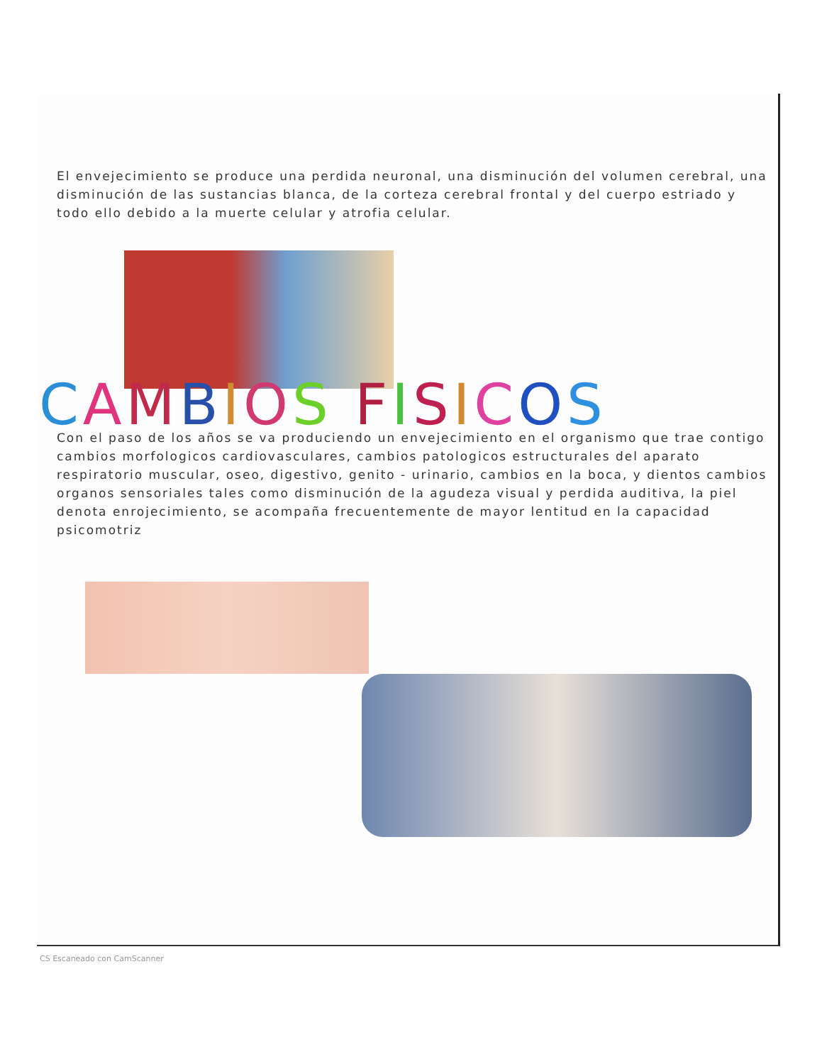El envejecimiento se produce una perdida neuronal, una disminución del volumen cerebral, una disminución de las sustancias blanca, de la corteza cerebral frontal y del cuerpo estriado y todo ello debido a la muerte celular y atrofia celular.
CAMBIOS FISICOS
Con el paso de los años se va produciendo un envejecimiento en el organismo que trae contigo cambios morfologicos cardiovasculares, cambios patologicos estructurales del aparato respiratorio muscular, oseo, digestivo, genito - urinario, cambios en la boca, y dientos cambios organos sensoriales tales como disminución de la agudeza visual y perdida auditiva, la piel denota enrojecimiento, se acompaña frecuentemente de mayor lentitud en la capacidad psicomotriz
CS Escaneado con CamScanner